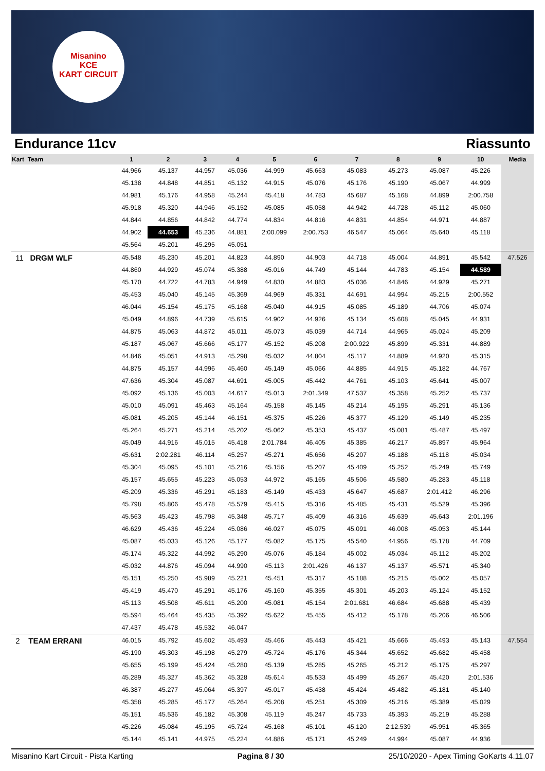Misanino
KCE
KART CIRCUIT
Endurance 11cv Riassunto
| Kart Team | 1 | 2 | 3 | 4 | 5 | 6 | 7 | 8 | 9 | 10 | Media |
| --- | --- | --- | --- | --- | --- | --- | --- | --- | --- | --- | --- |
| | 44.966 | 45.137 | 44.957 | 45.036 | 44.999 | 45.663 | 45.083 | 45.273 | 45.087 | 45.226 | |
| | 45.138 | 44.848 | 44.851 | 45.132 | 44.915 | 45.076 | 45.176 | 45.190 | 45.067 | 44.999 | |
| | 44.981 | 45.176 | 44.958 | 45.244 | 45.418 | 44.783 | 45.687 | 45.168 | 44.899 | 2:00.758 | |
| | 45.918 | 45.320 | 44.946 | 45.152 | 45.085 | 45.058 | 44.942 | 44.728 | 45.112 | 45.060 | |
| | 44.844 | 44.856 | 44.842 | 44.774 | 44.834 | 44.816 | 44.831 | 44.854 | 44.971 | 44.887 | |
| | 44.902 | 44.653 | 45.236 | 44.881 | 2:00.099 | 2:00.753 | 46.547 | 45.064 | 45.640 | 45.118 | |
| | 45.564 | 45.201 | 45.295 | 45.051 | | | | | | | |
| 11 DRGM WLF | 45.548 | 45.230 | 45.201 | 44.823 | 44.890 | 44.903 | 44.718 | 45.004 | 44.891 | 45.542 | 47.526 |
| | 44.860 | 44.929 | 45.074 | 45.388 | 45.016 | 44.749 | 45.144 | 44.783 | 45.154 | 44.589 | |
| | 45.170 | 44.722 | 44.783 | 44.949 | 44.830 | 44.883 | 45.036 | 44.846 | 44.929 | 45.271 | |
| | 45.453 | 45.040 | 45.145 | 45.369 | 44.969 | 45.331 | 44.691 | 44.994 | 45.215 | 2:00.552 | |
| | 46.044 | 45.154 | 45.175 | 45.168 | 45.040 | 44.915 | 45.085 | 45.189 | 44.706 | 45.074 | |
| | 45.049 | 44.896 | 44.739 | 45.615 | 44.902 | 44.926 | 45.134 | 45.608 | 45.045 | 44.931 | |
| | 44.875 | 45.063 | 44.872 | 45.011 | 45.073 | 45.039 | 44.714 | 44.965 | 45.024 | 45.209 | |
| | 45.187 | 45.067 | 45.666 | 45.177 | 45.152 | 45.208 | 2:00.922 | 45.899 | 45.331 | 44.889 | |
| | 44.846 | 45.051 | 44.913 | 45.298 | 45.032 | 44.804 | 45.117 | 44.889 | 44.920 | 45.315 | |
| | 44.875 | 45.157 | 44.996 | 45.460 | 45.149 | 45.066 | 44.885 | 44.915 | 45.182 | 44.767 | |
| | 47.636 | 45.304 | 45.087 | 44.691 | 45.005 | 45.442 | 44.761 | 45.103 | 45.641 | 45.007 | |
| | 45.092 | 45.136 | 45.003 | 44.617 | 45.013 | 2:01.349 | 47.537 | 45.358 | 45.252 | 45.737 | |
| | 45.010 | 45.091 | 45.463 | 45.164 | 45.158 | 45.145 | 45.214 | 45.195 | 45.291 | 45.136 | |
| | 45.081 | 45.205 | 45.144 | 46.151 | 45.375 | 45.226 | 45.377 | 45.129 | 45.149 | 45.235 | |
| | 45.264 | 45.271 | 45.214 | 45.202 | 45.062 | 45.353 | 45.437 | 45.081 | 45.487 | 45.497 | |
| | 45.049 | 44.916 | 45.015 | 45.418 | 2:01.784 | 46.405 | 45.385 | 46.217 | 45.897 | 45.964 | |
| | 45.631 | 2:02.281 | 46.114 | 45.257 | 45.271 | 45.656 | 45.207 | 45.188 | 45.118 | 45.034 | |
| | 45.304 | 45.095 | 45.101 | 45.216 | 45.156 | 45.207 | 45.409 | 45.252 | 45.249 | 45.749 | |
| | 45.157 | 45.655 | 45.223 | 45.053 | 44.972 | 45.165 | 45.506 | 45.580 | 45.283 | 45.118 | |
| | 45.209 | 45.336 | 45.291 | 45.183 | 45.149 | 45.433 | 45.647 | 45.687 | 2:01.412 | 46.296 | |
| | 45.798 | 45.806 | 45.478 | 45.579 | 45.415 | 45.316 | 45.485 | 45.431 | 45.529 | 45.396 | |
| | 45.563 | 45.423 | 45.798 | 45.348 | 45.717 | 45.409 | 46.316 | 45.639 | 45.643 | 2:01.196 | |
| | 46.629 | 45.436 | 45.224 | 45.086 | 46.027 | 45.075 | 45.091 | 46.008 | 45.053 | 45.144 | |
| | 45.087 | 45.033 | 45.126 | 45.177 | 45.082 | 45.175 | 45.540 | 44.956 | 45.178 | 44.709 | |
| | 45.174 | 45.322 | 44.992 | 45.290 | 45.076 | 45.184 | 45.002 | 45.034 | 45.112 | 45.202 | |
| | 45.032 | 44.876 | 45.094 | 44.990 | 45.113 | 2:01.426 | 46.137 | 45.137 | 45.571 | 45.340 | |
| | 45.151 | 45.250 | 45.989 | 45.221 | 45.451 | 45.317 | 45.188 | 45.215 | 45.002 | 45.057 | |
| | 45.419 | 45.470 | 45.291 | 45.176 | 45.160 | 45.355 | 45.301 | 45.203 | 45.124 | 45.152 | |
| | 45.113 | 45.508 | 45.611 | 45.200 | 45.081 | 45.154 | 2:01.681 | 46.684 | 45.688 | 45.439 | |
| | 45.594 | 45.464 | 45.435 | 45.392 | 45.622 | 45.455 | 45.412 | 45.178 | 45.206 | 46.506 | |
| | 47.437 | 45.478 | 45.532 | 46.047 | | | | | | | |
| 2 TEAM ERRANI | 46.015 | 45.792 | 45.602 | 45.493 | 45.466 | 45.443 | 45.421 | 45.666 | 45.493 | 45.143 | 47.554 |
| | 45.190 | 45.303 | 45.198 | 45.279 | 45.724 | 45.176 | 45.344 | 45.652 | 45.682 | 45.458 | |
| | 45.655 | 45.199 | 45.424 | 45.280 | 45.139 | 45.285 | 45.265 | 45.212 | 45.175 | 45.297 | |
| | 45.289 | 45.327 | 45.362 | 45.328 | 45.614 | 45.533 | 45.499 | 45.267 | 45.420 | 2:01.536 | |
| | 46.387 | 45.277 | 45.064 | 45.397 | 45.017 | 45.438 | 45.424 | 45.482 | 45.181 | 45.140 | |
| | 45.358 | 45.285 | 45.177 | 45.264 | 45.208 | 45.251 | 45.309 | 45.216 | 45.389 | 45.029 | |
| | 45.151 | 45.536 | 45.182 | 45.308 | 45.119 | 45.247 | 45.733 | 45.393 | 45.219 | 45.288 | |
| | 45.226 | 45.084 | 45.195 | 45.724 | 45.168 | 45.101 | 45.120 | 2:12.539 | 45.951 | 45.365 | |
| | 45.144 | 45.141 | 44.975 | 45.224 | 44.886 | 45.171 | 45.249 | 44.994 | 45.087 | 44.936 | |
Misanino Kart Circuit - Pista Karting Pagina 8 / 30 25/10/2020 - Apex Timing GoKarts 4.11.07